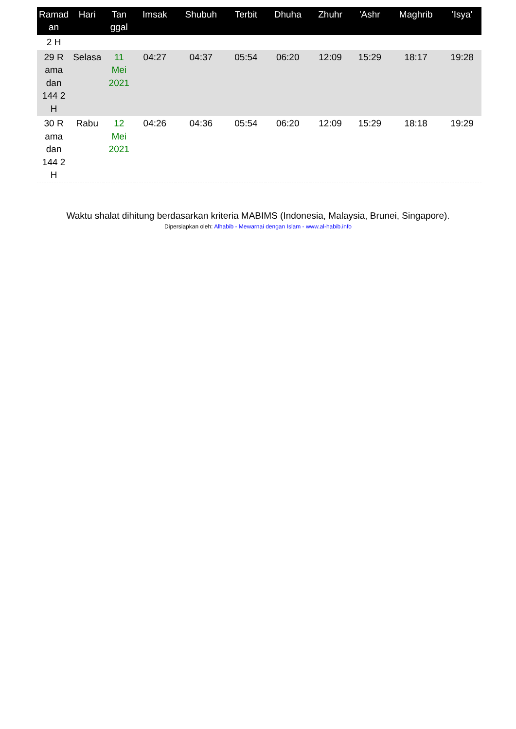| Ramad an | Hari | Tan ggal | Imsak | Shubuh | Terbit | Dhuha | Zhuhr | 'Ashr | Maghrib | 'Isya' |
| --- | --- | --- | --- | --- | --- | --- | --- | --- | --- | --- |
| 2 H | | | | | | | | | | |
| 29 R ama dan 144 2 H | Selasa | 11 Mei 2021 | 04:27 | 04:37 | 05:54 | 06:20 | 12:09 | 15:29 | 18:17 | 19:28 |
| 30 R ama dan 144 2 H | Rabu | 12 Mei 2021 | 04:26 | 04:36 | 05:54 | 06:20 | 12:09 | 15:29 | 18:18 | 19:29 |
Waktu shalat dihitung berdasarkan kriteria MABIMS (Indonesia, Malaysia, Brunei, Singapore).
Dipersiapkan oleh: Alhabib - Mewarnai dengan Islam - www.al-habib.info